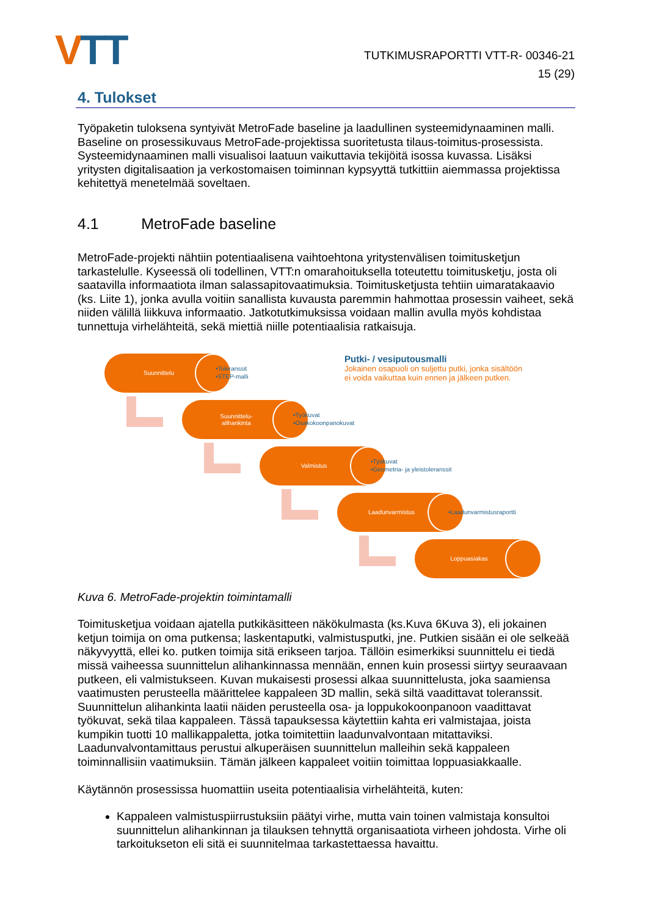VTT
TUTKIMUSRAPORTTI VTT-R- 00346-21
15 (29)
4. Tulokset
Työpaketin tuloksena syntyivät MetroFade baseline ja laadullinen systeemidynaaminen malli. Baseline on prosessikuvaus MetroFade-projektissa suoritetusta tilaus-toimitus-prosessista. Systeemidynaaminen malli visualisoi laatuun vaikuttavia tekijöitä isossa kuvassa. Lisäksi yritysten digitalisaation ja verkostomaisen toiminnan kypsyyttä tutkittiin aiemmassa projektissa kehitettyä menetelmää soveltaen.
4.1 MetroFade baseline
MetroFade-projekti nähtiin potentiaalisena vaihtoehtona yritystenvälisen toimitusketjun tarkastelulle. Kyseessä oli todellinen, VTT:n omarahoituksella toteutettu toimitusketju, josta oli saatavilla informaatiota ilman salassapitovaatimuksia. Toimitusketjusta tehtiin uimaratakaavio (ks. Liite 1), jonka avulla voitiin sanallista kuvausta paremmin hahmottaa prosessin vaiheet, sekä niiden välillä liikkuva informaatio. Jatkotutkimuksissa voidaan mallin avulla myös kohdistaa tunnettuja virhelähteitä, sekä miettiä niille potentiaalisia ratkaisuja.
Suunnittelu
•Toleranssit
•STEP-malli
Putki- / vesiputousmalli
Jokainen osapuoli on suljettu putki, jonka sisältöön
ei voida vaikuttaa kuin ennen ja jälkeen putken.
Suunnittelu-
alihankinta
•Työkuvat
•Osakokoonpanokuvat
Valmistus
•Työkuvat
•Geometria- ja yleistoleranssit
Laadunvarmistus
•Laadunvarmistusraportti
Loppuasiakas
Kuva 6. MetroFade-projektin toimintamalli
Toimitusketjua voidaan ajatella putkikäsitteen näkökulmasta (ks.Kuva 6Kuva 3), eli jokainen ketjun toimija on oma putkensa; laskentaputki, valmistusputki, jne. Putkien sisään ei ole selkeää näkyvyyttä, ellei ko. putken toimija sitä erikseen tarjoa. Tällöin esimerkiksi suunnittelu ei tiedä missä vaiheessa suunnittelun alihankinnassa mennään, ennen kuin prosessi siirtyy seuraavaan putkeen, eli valmistukseen. Kuvan mukaisesti prosessi alkaa suunnittelusta, joka saamiensa vaatimusten perusteella määrittelee kappaleen 3D mallin, sekä siltä vaadittavat toleranssit. Suunnittelun alihankinta laatii näiden perusteella osa- ja loppukokoonpanoon vaadittavat työkuvat, sekä tilaa kappaleen. Tässä tapauksessa käytettiin kahta eri valmistajaa, joista kumpikin tuotti 10 mallikappaletta, jotka toimitettiin laadunvalvontaan mitattaviksi. Laadunvalvontamittaus perustui alkuperäisen suunnittelun malleihin sekä kappaleen toiminnallisiin vaatimuksiin. Tämän jälkeen kappaleet voitiin toimittaa loppuasiakkaalle.
Käytännön prosessissa huomattiin useita potentiaalisia virhelähteitä, kuten:
Kappaleen valmistuspiirrustuksiin päätyi virhe, mutta vain toinen valmistaja konsultoi suunnittelun alihankinnan ja tilauksen tehnyttä organisaatiota virheen johdosta. Virhe oli tarkoitukseton eli sitä ei suunnitelmaa tarkastettaessa havaittu.